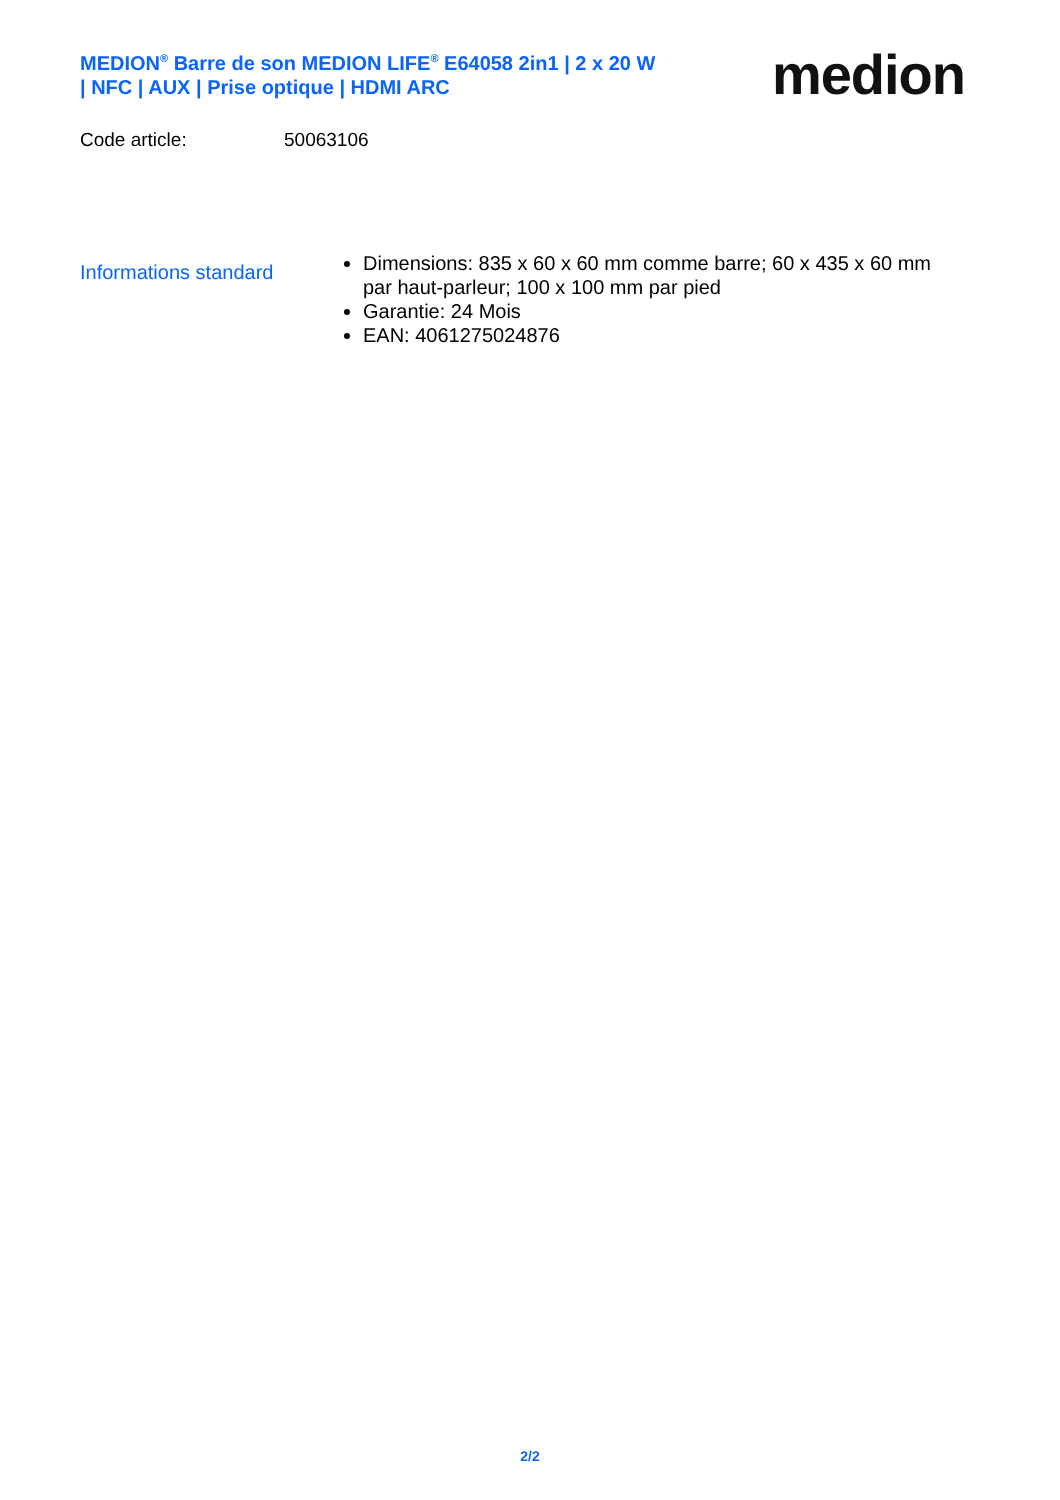MEDION<sup>®</sup> Barre de son MEDION LIFE<sup>®</sup> E64058 2in1 | 2 x 20 W | NFC | AUX | Prise optique | HDMI ARC
medion
Code article: 50063106
Informations standard
Dimensions: 835 x 60 x 60 mm comme barre; 60 x 435 x 60 mm par haut-parleur; 100 x 100 mm par pied
Garantie: 24 Mois
EAN: 4061275024876
2/2